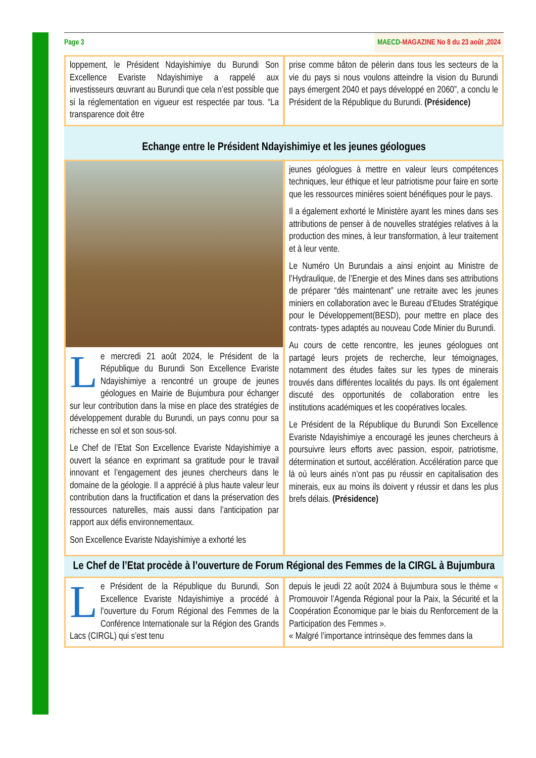Page 3 MAECD-MAGAZINE No 8 du 23 août ,2024
loppement, le Président Ndayishimiye du Burundi Son Excellence Evariste Ndayishimiye a rappelé aux investisseurs œuvrant au Burundi que cela n’est possible que si la réglementation en vigueur est respectée par tous. “La transparence doit être
prise comme bâton de pèlerin dans tous les secteurs de la vie du pays si nous voulons atteindre la vision du Burundi pays émergent 2040 et pays développé en 2060”, a conclu le Président de la République du Burundi. (Présidence)
Echange entre le Président Ndayishimiye et les jeunes géologues
Le mercredi 21 août 2024, le Président de la République du Burundi Son Excellence Evariste Ndayishimiye a rencontré un groupe de jeunes géologues en Mairie de Bujumbura pour échanger sur leur contribution dans la mise en place des stratégies de développement durable du Burundi, un pays connu pour sa richesse en sol et son sous-sol.
Le Chef de l’Etat Son Excellence Evariste Ndayishimiye a ouvert la séance en exprimant sa gratitude pour le travail innovant et l’engagement des jeunes chercheurs dans le domaine de la géologie. Il a apprécié à plus haute valeur leur contribution dans la fructification et dans la préservation des ressources naturelles, mais aussi dans l’anticipation par rapport aux défis environnementaux.
Son Excellence Evariste Ndayishimiye a exhorté les
jeunes géologues à mettre en valeur leurs compétences techniques, leur éthique et leur patriotisme pour faire en sorte que les ressources minières soient bénéfiques pour le pays.
Il a également exhorté le Ministère ayant les mines dans ses attributions de penser à de nouvelles stratégies relatives à la production des mines, à leur transformation, à leur traitement et à leur vente.
Le Numéro Un Burundais a ainsi enjoint au Ministre de l’Hydraulique, de l’Energie et des Mines dans ses attributions de préparer “dès maintenant” une retraite avec les jeunes miniers en collaboration avec le Bureau d’Etudes Stratégique pour le Développement(BESD), pour mettre en place des contrats- types adaptés au nouveau Code Minier du Burundi.
Au cours de cette rencontre, les jeunes géologues ont partagé leurs projets de recherche, leur témoignages, notamment des études faites sur les types de minerais trouvés dans différentes localités du pays. Ils ont également discuté des opportunités de collaboration entre les institutions académiques et les coopératives locales.
Le Président de la République du Burundi Son Excellence Evariste Ndayishimiye a encouragé les jeunes chercheurs à poursuivre leurs efforts avec passion, espoir, patriotisme, détermination et surtout, accélération. Accélération parce que là où leurs ainés n’ont pas pu réussir en capitalisation des minerais, eux au moins ils doivent y réussir et dans les plus brefs délais. (Présidence)
Le Chef de l’Etat procède à l’ouverture de Forum Régional des Femmes de la CIRGL à Bujumbura
Le Président de la République du Burundi, Son Excellence Evariste Ndayishimiye a procédé à l’ouverture du Forum Régional des Femmes de la Conférence Internationale sur la Région des Grands Lacs (CIRGL) qui s’est tenu
depuis le jeudi 22 août 2024 à Bujumbura sous le thème « Promouvoir l’Agenda Régional pour la Paix, la Sécurité et la Coopération Économique par le biais du Renforcement de la Participation des Femmes ».
« Malgré l’importance intrinsèque des femmes dans la